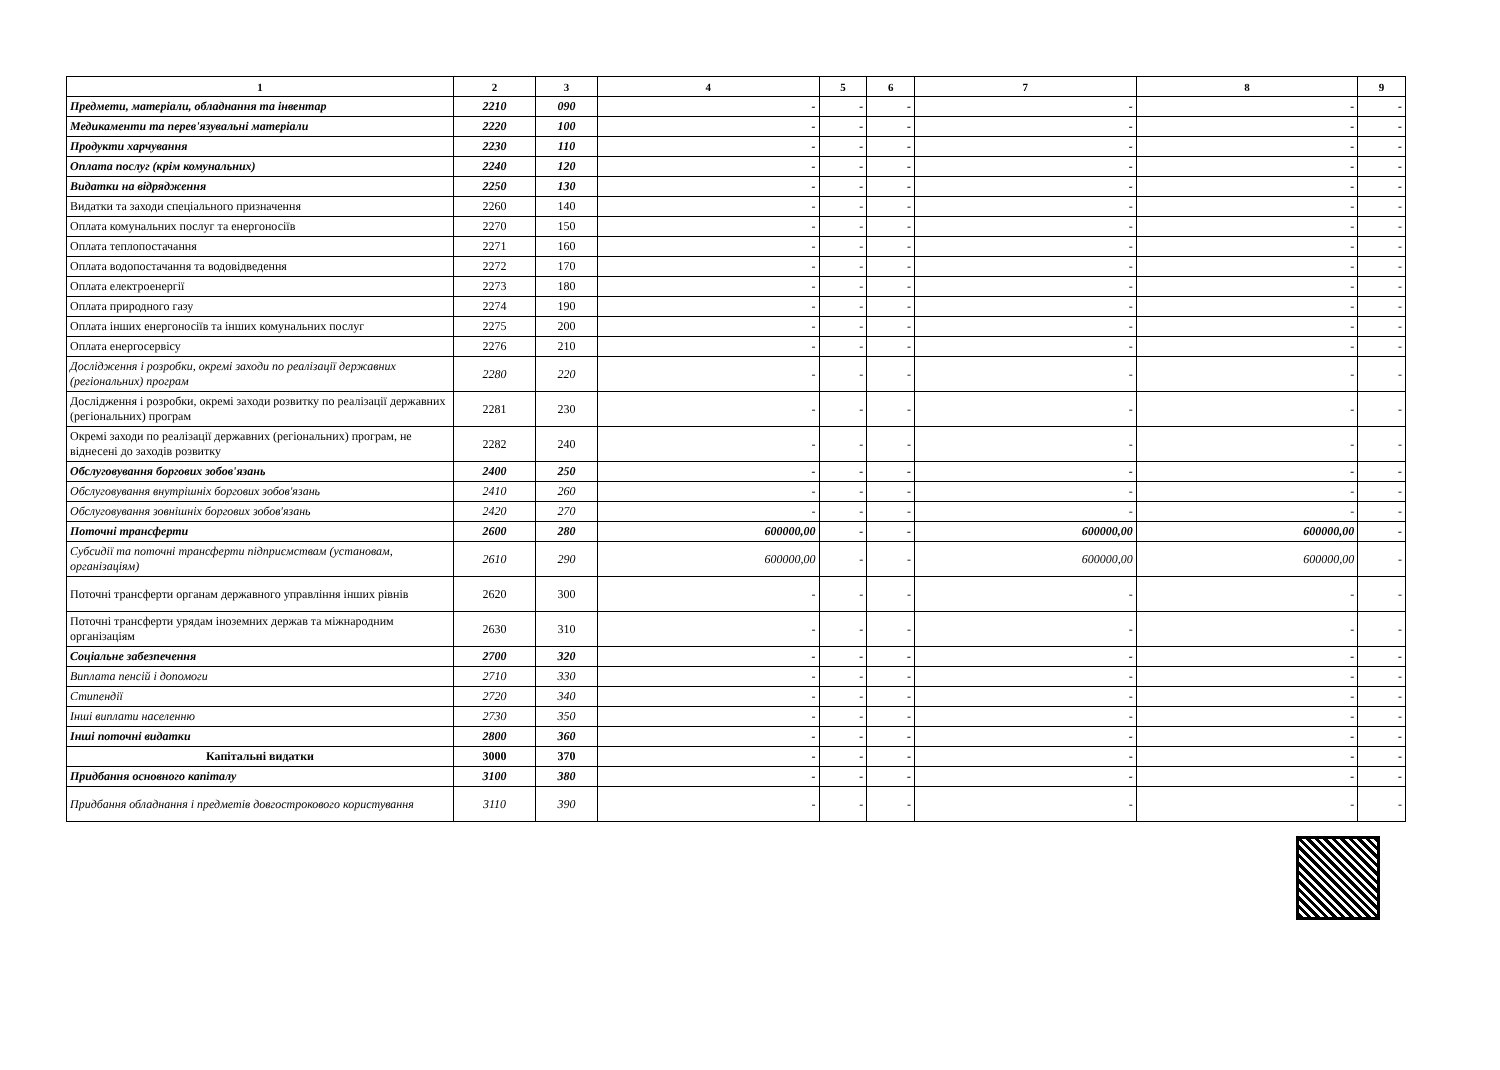| 1 | 2 | 3 | 4 | 5 | 6 | 7 | 8 | 9 |
| --- | --- | --- | --- | --- | --- | --- | --- | --- |
| Предмети, матеріали, обладнання та інвентар | 2210 | 090 | - | - | - | - | - | - |
| Медикаменти та перев'язувальні матеріали | 2220 | 100 | - | - | - | - | - | - |
| Продукти харчування | 2230 | 110 | - | - | - | - | - | - |
| Оплата послуг (крім комунальних) | 2240 | 120 | - | - | - | - | - | - |
| Видатки на відрядження | 2250 | 130 | - | - | - | - | - | - |
| Видатки та заходи спеціального призначення | 2260 | 140 | - | - | - | - | - | - |
| Оплата комунальних послуг та енергоносіїв | 2270 | 150 | - | - | - | - | - | - |
| Оплата теплопостачання | 2271 | 160 | - | - | - | - | - | - |
| Оплата водопостачання та водовідведення | 2272 | 170 | - | - | - | - | - | - |
| Оплата електроенергії | 2273 | 180 | - | - | - | - | - | - |
| Оплата природного газу | 2274 | 190 | - | - | - | - | - | - |
| Оплата інших енергоносіїв та інших комунальних послуг | 2275 | 200 | - | - | - | - | - | - |
| Оплата енергосервісу | 2276 | 210 | - | - | - | - | - | - |
| Дослідження і розробки, окремі заходи по реалізації державних (регіональних) програм | 2280 | 220 | - | - | - | - | - | - |
| Дослідження і розробки, окремі заходи розвитку по реалізації державних (регіональних) програм | 2281 | 230 | - | - | - | - | - | - |
| Окремі заходи по реалізації державних (регіональних) програм, не віднесені до заходів розвитку | 2282 | 240 | - | - | - | - | - | - |
| Обслуговування боргових зобов'язань | 2400 | 250 | - | - | - | - | - | - |
| Обслуговування внутрішніх боргових зобов'язань | 2410 | 260 | - | - | - | - | - | - |
| Обслуговування зовнішніх боргових зобов'язань | 2420 | 270 | - | - | - | - | - | - |
| Поточні трансферти | 2600 | 280 | 600000,00 | - | - | 600000,00 | 600000,00 | - |
| Субсидії та поточні трансферти підприємствам (установам, організаціям) | 2610 | 290 | 600000,00 | - | - | 600000,00 | 600000,00 | - |
| Поточні трансферти органам державного управління інших рівнів | 2620 | 300 | - | - | - | - | - | - |
| Поточні трансферти урядам іноземних держав та міжнародним організаціям | 2630 | 310 | - | - | - | - | - | - |
| Соціальне забезпечення | 2700 | 320 | - | - | - | - | - | - |
| Виплата пенсій і допомоги | 2710 | 330 | - | - | - | - | - | - |
| Стипендії | 2720 | 340 | - | - | - | - | - | - |
| Інші виплати населенню | 2730 | 350 | - | - | - | - | - | - |
| Інші поточні видатки | 2800 | 360 | - | - | - | - | - | - |
| Капітальні видатки | 3000 | 370 | - | - | - | - | - | - |
| Придбання основного капіталу | 3100 | 380 | - | - | - | - | - | - |
| Придбання обладнання і предметів довгострокового користування | 3110 | 390 | - | - | - | - | - | - |